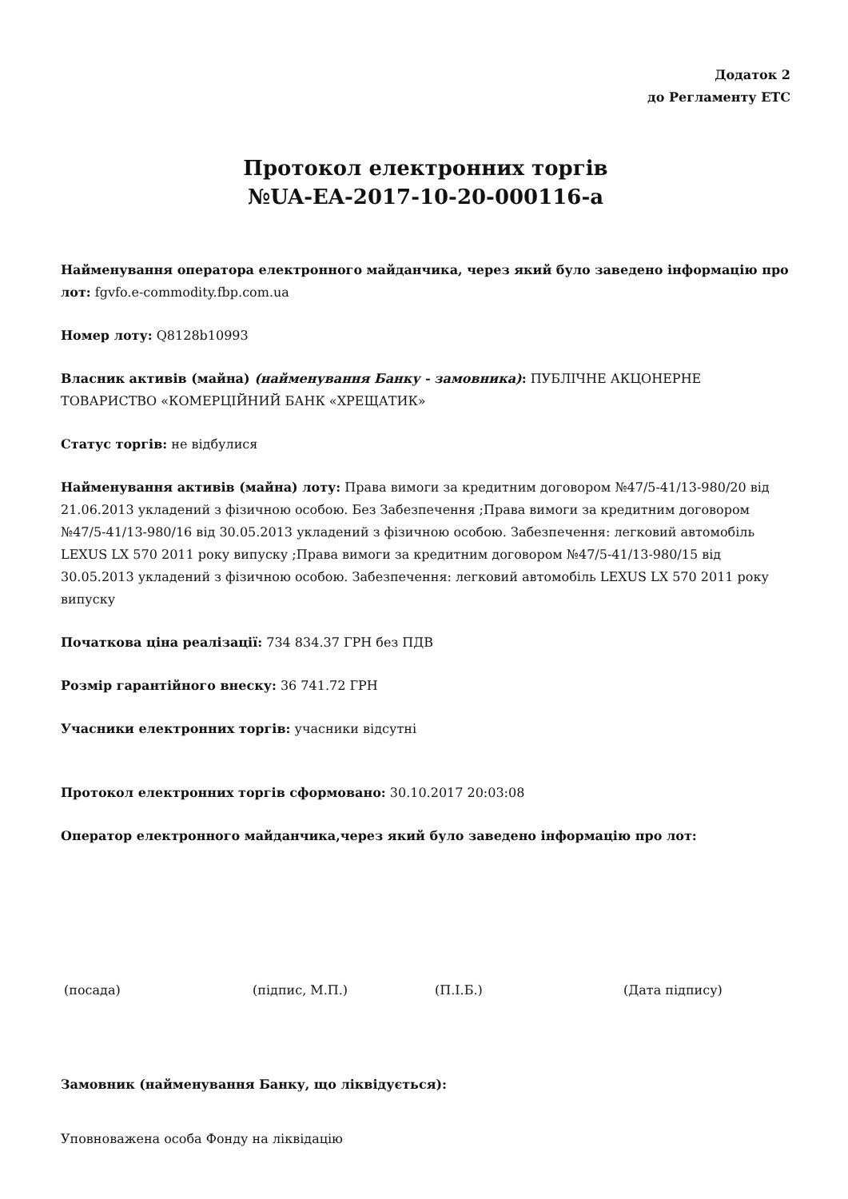Додаток 2
до Регламенту ЕТС
Протокол електронних торгів
№UA-EA-2017-10-20-000116-a
Найменування оператора електронного майданчика, через який було заведено інформацію про лот: fgvfo.e-commodity.fbp.com.ua
Номер лоту: Q8128b10993
Власник активів (майна) (найменування Банку - замовника): ПУБЛІЧНЕ АКЦОНЕРНЕ ТОВАРИСТВО «КОМЕРЦІЙНИЙ БАНК «ХРЕЩАТИК»
Статус торгів: не відбулися
Найменування активів (майна) лоту: Права вимоги за кредитним договором №47/5-41/13-980/20 від 21.06.2013 укладений з фізичною особою. Без Забезпечення ;Права вимоги за кредитним договором №47/5-41/13-980/16 від 30.05.2013 укладений з фізичною особою. Забезпечення: легковий автомобіль LEXUS LX 570 2011 року випуску ;Права вимоги за кредитним договором №47/5-41/13-980/15 від 30.05.2013 укладений з фізичною особою. Забезпечення: легковий автомобіль LEXUS LX 570 2011 року випуску
Початкова ціна реалізації: 734 834.37 ГРН без ПДВ
Розмір гарантійного внеску: 36 741.72 ГРН
Учасники електронних торгів: учасники відсутні
Протокол електронних торгів сформовано: 30.10.2017 20:03:08
Оператор електронного майданчика,через який було заведено інформацію про лот:
(посада) (підпис, М.П.) (П.І.Б.) (Дата підпису)
Замовник (найменування Банку, що ліквідується):
Уповноважена особа Фонду на ліквідацію